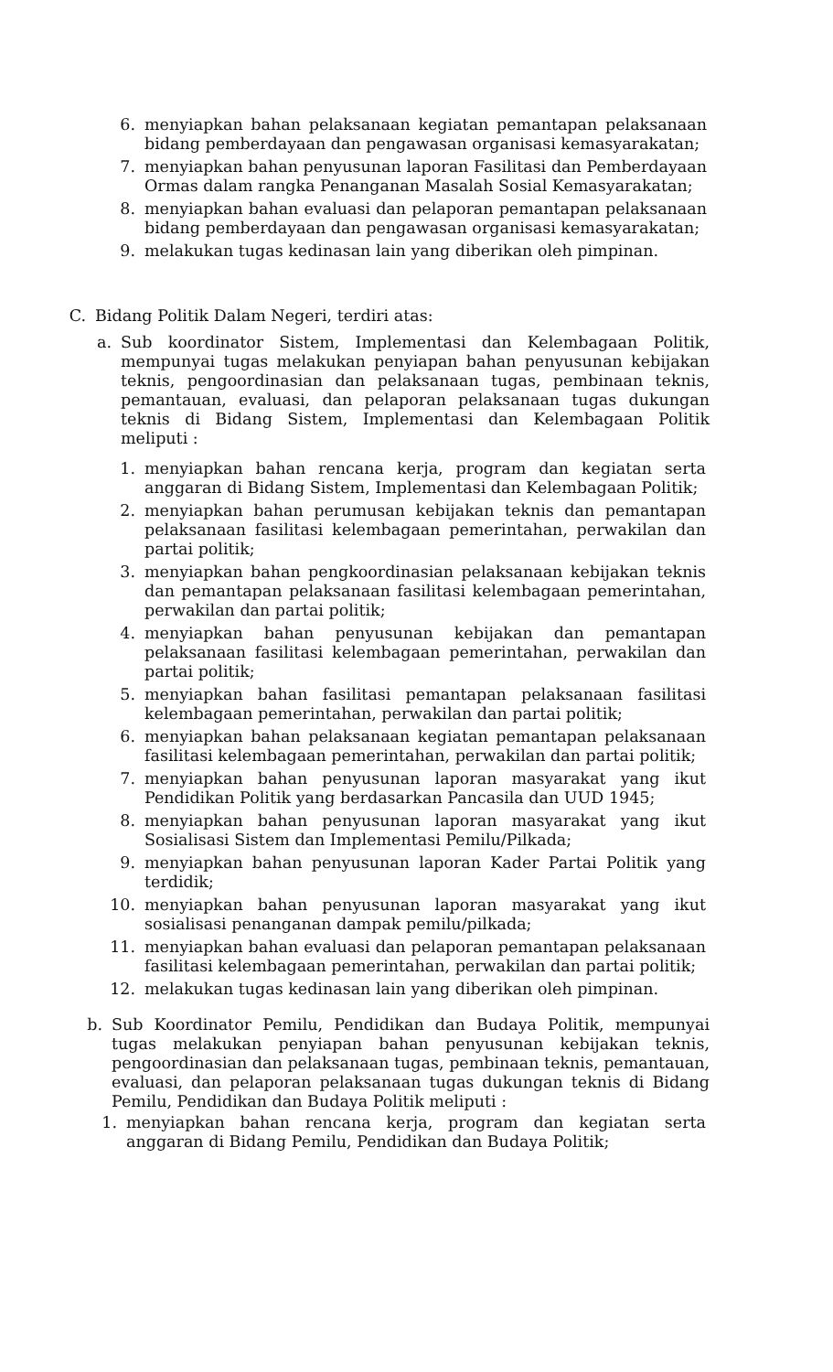6. menyiapkan bahan pelaksanaan kegiatan pemantapan pelaksanaan bidang pemberdayaan dan pengawasan organisasi kemasyarakatan;
7. menyiapkan bahan penyusunan laporan Fasilitasi dan Pemberdayaan Ormas dalam rangka Penanganan Masalah Sosial Kemasyarakatan;
8. menyiapkan bahan evaluasi dan pelaporan pemantapan pelaksanaan bidang pemberdayaan dan pengawasan organisasi kemasyarakatan;
9. melakukan tugas kedinasan lain yang diberikan oleh pimpinan.
C. Bidang Politik Dalam Negeri, terdiri atas:
a. Sub koordinator Sistem, Implementasi dan Kelembagaan Politik, mempunyai tugas melakukan penyiapan bahan penyusunan kebijakan teknis, pengoordinasian dan pelaksanaan tugas, pembinaan teknis, pemantauan, evaluasi, dan pelaporan pelaksanaan tugas dukungan teknis di Bidang Sistem, Implementasi dan Kelembagaan Politik meliputi :
1. menyiapkan bahan rencana kerja, program dan kegiatan serta anggaran di Bidang Sistem, Implementasi dan Kelembagaan Politik;
2. menyiapkan bahan perumusan kebijakan teknis dan pemantapan pelaksanaan fasilitasi kelembagaan pemerintahan, perwakilan dan partai politik;
3. menyiapkan bahan pengkoordinasian pelaksanaan kebijakan teknis dan pemantapan pelaksanaan fasilitasi kelembagaan pemerintahan, perwakilan dan partai politik;
4. menyiapkan bahan penyusunan kebijakan dan pemantapan pelaksanaan fasilitasi kelembagaan pemerintahan, perwakilan dan partai politik;
5. menyiapkan bahan fasilitasi pemantapan pelaksanaan fasilitasi kelembagaan pemerintahan, perwakilan dan partai politik;
6. menyiapkan bahan pelaksanaan kegiatan pemantapan pelaksanaan fasilitasi kelembagaan pemerintahan, perwakilan dan partai politik;
7. menyiapkan bahan penyusunan laporan masyarakat yang ikut Pendidikan Politik yang berdasarkan Pancasila dan UUD 1945;
8. menyiapkan bahan penyusunan laporan masyarakat yang ikut Sosialisasi Sistem dan Implementasi Pemilu/Pilkada;
9. menyiapkan bahan penyusunan laporan Kader Partai Politik yang terdidik;
10. menyiapkan bahan penyusunan laporan masyarakat yang ikut sosialisasi penanganan dampak pemilu/pilkada;
11. menyiapkan bahan evaluasi dan pelaporan pemantapan pelaksanaan fasilitasi kelembagaan pemerintahan, perwakilan dan partai politik;
12. melakukan tugas kedinasan lain yang diberikan oleh pimpinan.
b. Sub Koordinator Pemilu, Pendidikan dan Budaya Politik, mempunyai tugas melakukan penyiapan bahan penyusunan kebijakan teknis, pengoordinasian dan pelaksanaan tugas, pembinaan teknis, pemantauan, evaluasi, dan pelaporan pelaksanaan tugas dukungan teknis di Bidang Pemilu, Pendidikan dan Budaya Politik meliputi :
1. menyiapkan bahan rencana kerja, program dan kegiatan serta anggaran di Bidang Pemilu, Pendidikan dan Budaya Politik;